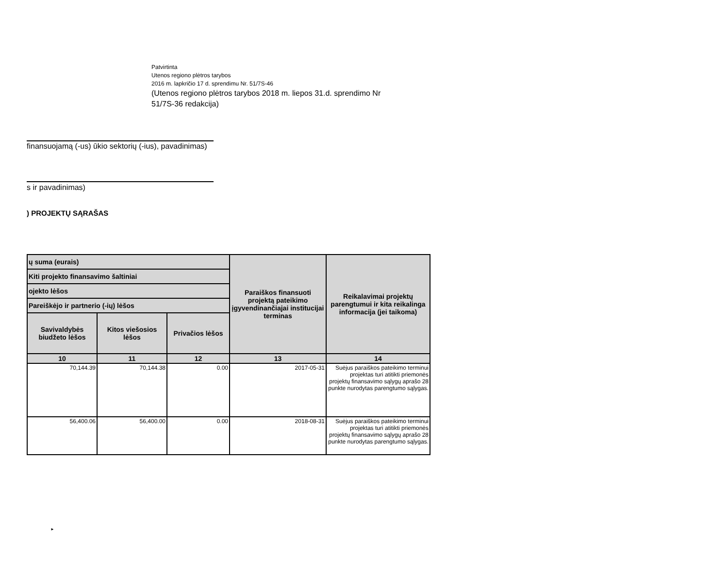Patvirtinta
Utenos regiono plėtros tarybos
2016 m. lapkričio 17 d. sprendimu Nr. 51/7S-46
(Utenos regiono plėtros tarybos 2018 m. liepos 31.d. sprendimo Nr
51/7S-36 redakcija)
finansuojamą (-us) ūkio sektorių (-ius), pavadinimas)
s ir pavadinimas)
) PROJEKTŲ SĄRAŠAS
| ų suma (eurais) | | | Paraiškos finansuoti projektą pateikimo įgyvendinančiajai institucijai terminas | Reikalavimai projektų parengtumui ir kita reikalinga informacija (jei taikoma) |
| --- | --- | --- | --- | --- |
| Kiti projekto finansavimo šaltiniai | | | | |
| ojekto lėšos | | | | |
| Pareiškėjo ir partnerio (-ių) lėšos | | | | |
| Savivaldybės biudžeto lėšos | Kitos viešosios lėšos | Privačios lėšos | | |
| 10 | 11 | 12 | 13 | 14 |
| 70,144.39 | 70,144.38 | 0.00 | 2017-05-31 | Suėjus paraiškos pateikimo terminui projektas turi atitikti priemonės projektų finansavimo sąlygų aprašo 28 punkte nurodytas parengtumo sąlygas. |
| 56,400.06 | 56,400.00 | 0.00 | 2018-08-31 | Suėjus paraiškos pateikimo terminui projektas turi atitikti priemonės projektų finansavimo sąlygų aprašo 28 punkte nurodytas parengtumo sąlygas. |
►